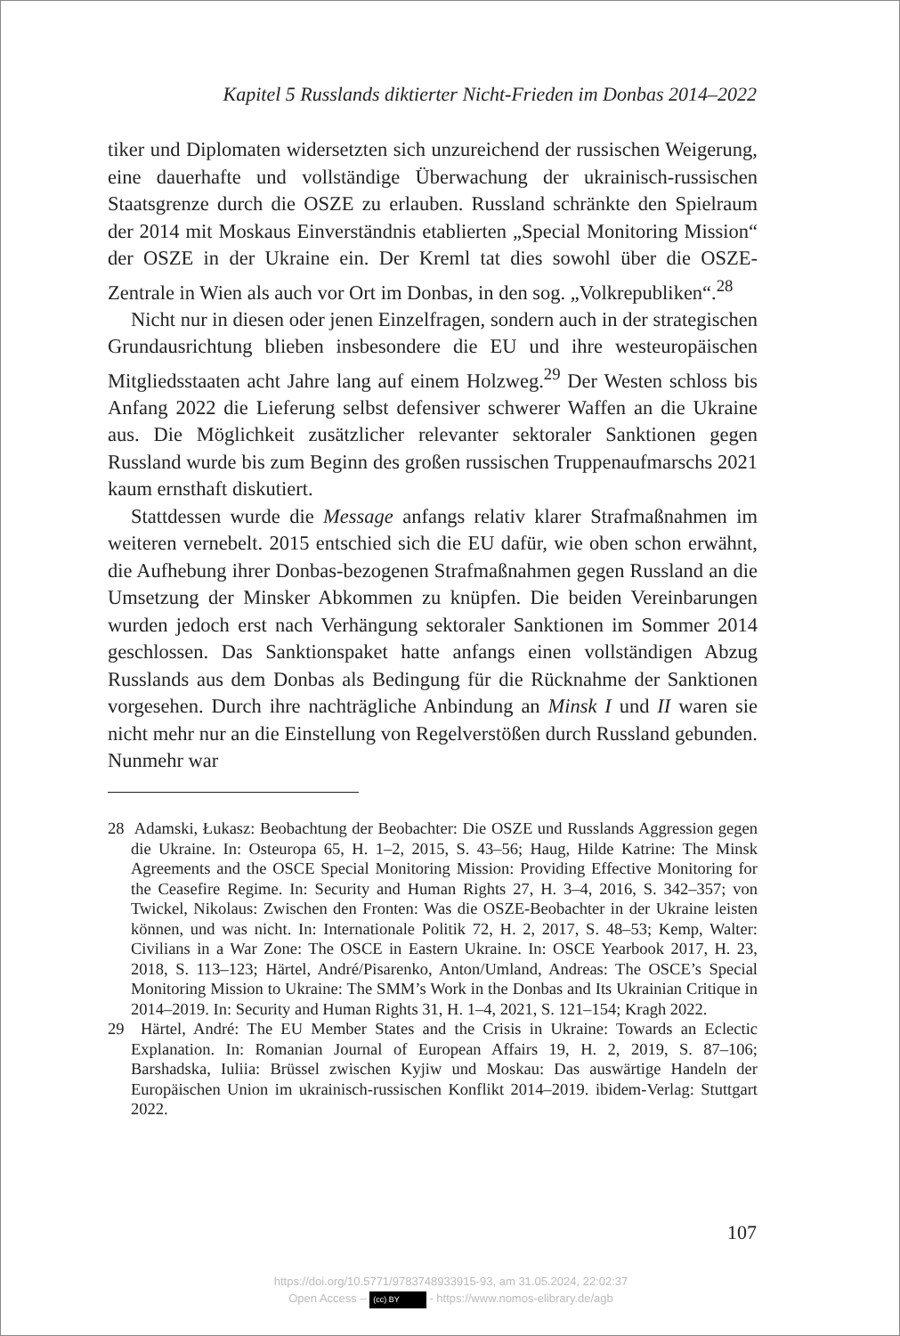Kapitel 5 Russlands diktierter Nicht-Frieden im Donbas 2014–2022
tiker und Diplomaten widersetzten sich unzureichend der russischen Weigerung, eine dauerhafte und vollständige Überwachung der ukrainisch-russischen Staatsgrenze durch die OSZE zu erlauben. Russland schränkte den Spielraum der 2014 mit Moskaus Einverständnis etablierten „Special Monitoring Mission“ der OSZE in der Ukraine ein. Der Kreml tat dies sowohl über die OSZE-Zentrale in Wien als auch vor Ort im Donbas, in den sog. „Volkrepubliken“.<sup>28</sup>
Nicht nur in diesen oder jenen Einzelfragen, sondern auch in der strategischen Grundausrichtung blieben insbesondere die EU und ihre westeuropäischen Mitgliedsstaaten acht Jahre lang auf einem Holzweg.<sup>29</sup> Der Westen schloss bis Anfang 2022 die Lieferung selbst defensiver schwerer Waffen an die Ukraine aus. Die Möglichkeit zusätzlicher relevanter sektoraler Sanktionen gegen Russland wurde bis zum Beginn des großen russischen Truppenaufmarschs 2021 kaum ernsthaft diskutiert.
Stattdessen wurde die Message anfangs relativ klarer Strafmaßnahmen im weiteren vernebelt. 2015 entschied sich die EU dafür, wie oben schon erwähnt, die Aufhebung ihrer Donbas-bezogenen Strafmaßnahmen gegen Russland an die Umsetzung der Minsker Abkommen zu knüpfen. Die beiden Vereinbarungen wurden jedoch erst nach Verhängung sektoraler Sanktionen im Sommer 2014 geschlossen. Das Sanktionspaket hatte anfangs einen vollständigen Abzug Russlands aus dem Donbas als Bedingung für die Rücknahme der Sanktionen vorgesehen. Durch ihre nachträgliche Anbindung an Minsk I und II waren sie nicht mehr nur an die Einstellung von Regelverstößen durch Russland gebunden. Nunmehr war
28 Adamski, Łukasz: Beobachtung der Beobachter: Die OSZE und Russlands Aggression gegen die Ukraine. In: Osteuropa 65, H. 1–2, 2015, S. 43–56; Haug, Hilde Katrine: The Minsk Agreements and the OSCE Special Monitoring Mission: Providing Effective Monitoring for the Ceasefire Regime. In: Security and Human Rights 27, H. 3–4, 2016, S. 342–357; von Twickel, Nikolaus: Zwischen den Fronten: Was die OSZE-Beobachter in der Ukraine leisten können, und was nicht. In: Internationale Politik 72, H. 2, 2017, S. 48–53; Kemp, Walter: Civilians in a War Zone: The OSCE in Eastern Ukraine. In: OSCE Yearbook 2017, H. 23, 2018, S. 113–123; Härtel, André/Pisarenko, Anton/Umland, Andreas: The OSCE’s Special Monitoring Mission to Ukraine: The SMM’s Work in the Donbas and Its Ukrainian Critique in 2014–2019. In: Security and Human Rights 31, H. 1–4, 2021, S. 121–154; Kragh 2022.
29 Härtel, André: The EU Member States and the Crisis in Ukraine: Towards an Eclectic Explanation. In: Romanian Journal of European Affairs 19, H. 2, 2019, S. 87–106; Barshadska, Iuliia: Brüssel zwischen Kyjiw und Moskau: Das auswärtige Handeln der Europäischen Union im ukrainisch-russischen Konflikt 2014–2019. ibidem-Verlag: Stuttgart 2022.
107
https://doi.org/10.5771/9783748933915-93, am 31.05.2024, 22:02:37
Open Access – (cc) BY - https://www.nomos-elibrary.de/agb